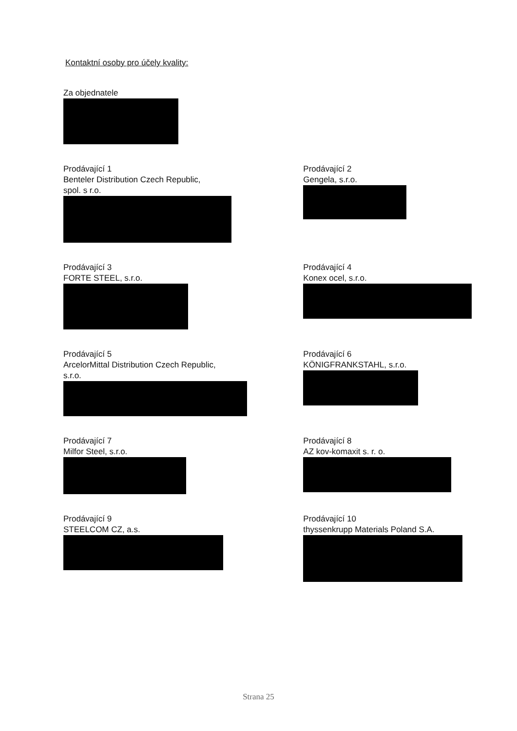Kontaktní osoby pro účely kvality:
Za objednatele
Prodávající 1
Benteler Distribution Czech Republic,
spol. s r.o.
Prodávající 2
Gengela, s.r.o.
Prodávající 3
FORTE STEEL, s.r.o.
Prodávající 4
Konex ocel, s.r.o.
Prodávající 5
ArcelorMittal Distribution Czech Republic,
s.r.o.
Prodávající 6
KÖNIGFRANKSTAHL, s.r.o.
Prodávající 7
Milfor Steel, s.r.o.
Prodávající 8
AZ kov-komaxit s. r. o.
Prodávající 9
STEELCOM CZ, a.s.
Prodávající 10
thyssenkrupp Materials Poland S.A.
Strana 25